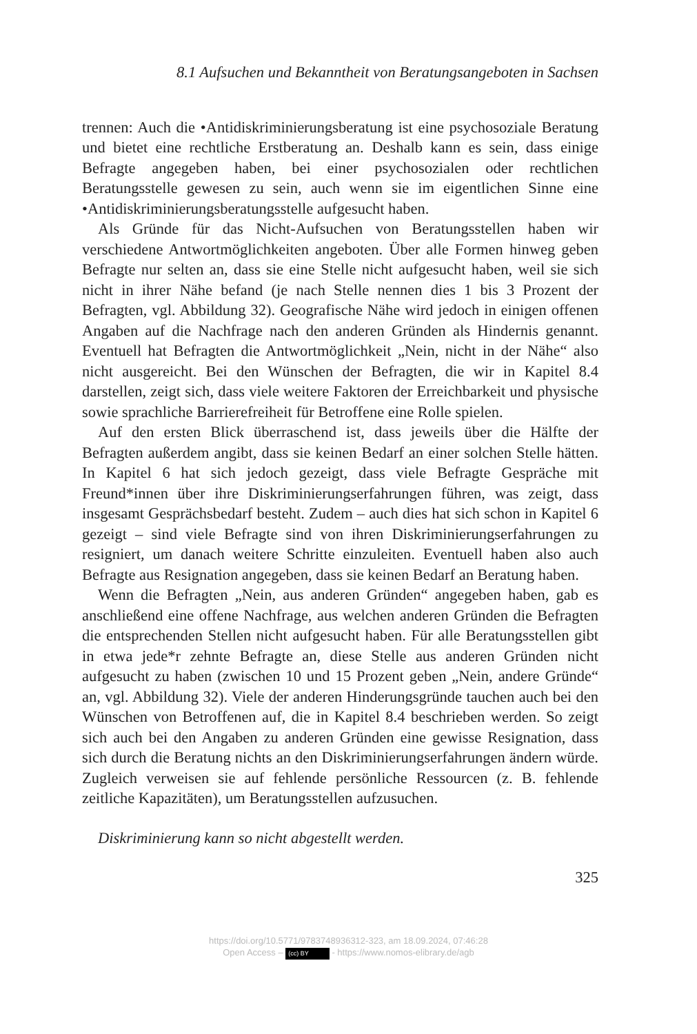8.1 Aufsuchen und Bekanntheit von Beratungsangeboten in Sachsen
trennen: Auch die •Antidiskriminierungsberatung ist eine psychosoziale Beratung und bietet eine rechtliche Erstberatung an. Deshalb kann es sein, dass einige Befragte angegeben haben, bei einer psychosozialen oder rechtlichen Beratungsstelle gewesen zu sein, auch wenn sie im eigentlichen Sinne eine •Antidiskriminierungsberatungsstelle aufgesucht haben.
Als Gründe für das Nicht-Aufsuchen von Beratungsstellen haben wir verschiedene Antwortmöglichkeiten angeboten. Über alle Formen hinweg geben Befragte nur selten an, dass sie eine Stelle nicht aufgesucht haben, weil sie sich nicht in ihrer Nähe befand (je nach Stelle nennen dies 1 bis 3 Prozent der Befragten, vgl. Abbildung 32). Geografische Nähe wird jedoch in einigen offenen Angaben auf die Nachfrage nach den anderen Gründen als Hindernis genannt. Eventuell hat Befragten die Antwortmöglichkeit „Nein, nicht in der Nähe“ also nicht ausgereicht. Bei den Wünschen der Befragten, die wir in Kapitel 8.4 darstellen, zeigt sich, dass viele weitere Faktoren der Erreichbarkeit und physische sowie sprachliche Barrierefreiheit für Betroffene eine Rolle spielen.
Auf den ersten Blick überraschend ist, dass jeweils über die Hälfte der Befragten außerdem angibt, dass sie keinen Bedarf an einer solchen Stelle hätten. In Kapitel 6 hat sich jedoch gezeigt, dass viele Befragte Gespräche mit Freund*innen über ihre Diskriminierungserfahrungen führen, was zeigt, dass insgesamt Gesprächsbedarf besteht. Zudem – auch dies hat sich schon in Kapitel 6 gezeigt – sind viele Befragte sind von ihren Diskriminierungserfahrungen zu resigniert, um danach weitere Schritte einzuleiten. Eventuell haben also auch Befragte aus Resignation angegeben, dass sie keinen Bedarf an Beratung haben.
Wenn die Befragten „Nein, aus anderen Gründen“ angegeben haben, gab es anschließend eine offene Nachfrage, aus welchen anderen Gründen die Befragten die entsprechenden Stellen nicht aufgesucht haben. Für alle Beratungsstellen gibt in etwa jede*r zehnte Befragte an, diese Stelle aus anderen Gründen nicht aufgesucht zu haben (zwischen 10 und 15 Prozent geben „Nein, andere Gründe“ an, vgl. Abbildung 32). Viele der anderen Hinderungsgründe tauchen auch bei den Wünschen von Betroffenen auf, die in Kapitel 8.4 beschrieben werden. So zeigt sich auch bei den Angaben zu anderen Gründen eine gewisse Resignation, dass sich durch die Beratung nichts an den Diskriminierungserfahrungen ändern würde. Zugleich verweisen sie auf fehlende persönliche Ressourcen (z. B. fehlende zeitliche Kapazitäten), um Beratungsstellen aufzusuchen.
Diskriminierung kann so nicht abgestellt werden.
325
https://doi.org/10.5771/9783748936312-323, am 18.09.2024, 07:46:28
Open Access – (cc) BY - https://www.nomos-elibrary.de/agb